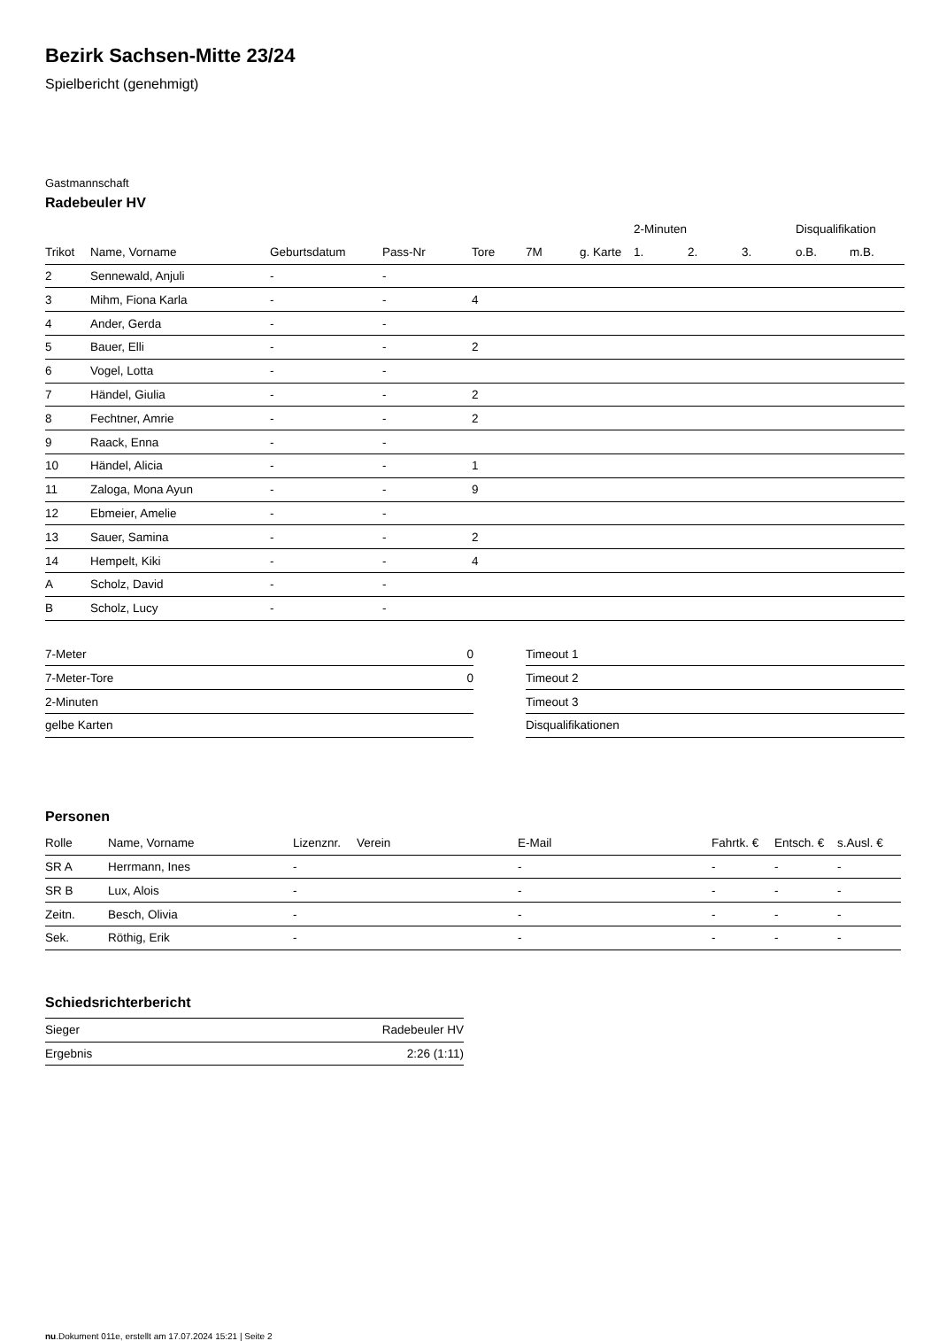Bezirk Sachsen-Mitte 23/24
Spielbericht (genehmigt)
Gastmannschaft
Radebeuler HV
| | | | | | | | 2-Minuten | | | Disqualifikation | |
| --- | --- | --- | --- | --- | --- | --- | --- | --- | --- | --- | --- |
| Trikot | Name, Vorname | Geburtsdatum | Pass-Nr | Tore | 7M | g. Karte | 1. | 2. | 3. | o.B. | m.B. |
| 2 | Sennewald, Anjuli | - | - | | | | | | | | |
| 3 | Mihm, Fiona Karla | - | - | 4 | | | | | | | |
| 4 | Ander, Gerda | - | - | | | | | | | | |
| 5 | Bauer, Elli | - | - | 2 | | | | | | | |
| 6 | Vogel, Lotta | - | - | | | | | | | | |
| 7 | Händel, Giulia | - | - | 2 | | | | | | | |
| 8 | Fechtner, Amrie | - | - | 2 | | | | | | | |
| 9 | Raack, Enna | - | - | | | | | | | | |
| 10 | Händel, Alicia | - | - | 1 | | | | | | | |
| 11 | Zaloga, Mona Ayun | - | - | 9 | | | | | | | |
| 12 | Ebmeier, Amelie | - | - | | | | | | | | |
| 13 | Sauer, Samina | - | - | 2 | | | | | | | |
| 14 | Hempelt, Kiki | - | - | 4 | | | | | | | |
| A | Scholz, David | - | - | | | | | | | | |
| B | Scholz, Lucy | - | - | | | | | | | | |
| 7-Meter | 0 |
| 7-Meter-Tore | 0 |
| 2-Minuten | |
| gelbe Karten | |
| Timeout 1 |
| Timeout 2 |
| Timeout 3 |
| Disqualifikationen |
Personen
| Rolle | Name, Vorname | Lizenznr. | Verein | E-Mail | Fahrtk. € | Entsch. € | s.Ausl. € |
| --- | --- | --- | --- | --- | --- | --- | --- |
| SR A | Herrmann, Ines | - | | - | - | - | - |
| SR B | Lux, Alois | - | | - | - | - | - |
| Zeitn. | Besch, Olivia | - | | - | - | - | - |
| Sek. | Röthig, Erik | - | | - | - | - | - |
Schiedsrichterbericht
| Sieger | Radebeuler HV |
| Ergebnis | 2:26 (1:11) |
nu.Dokument 011e, erstellt am 17.07.2024 15:21 | Seite 2